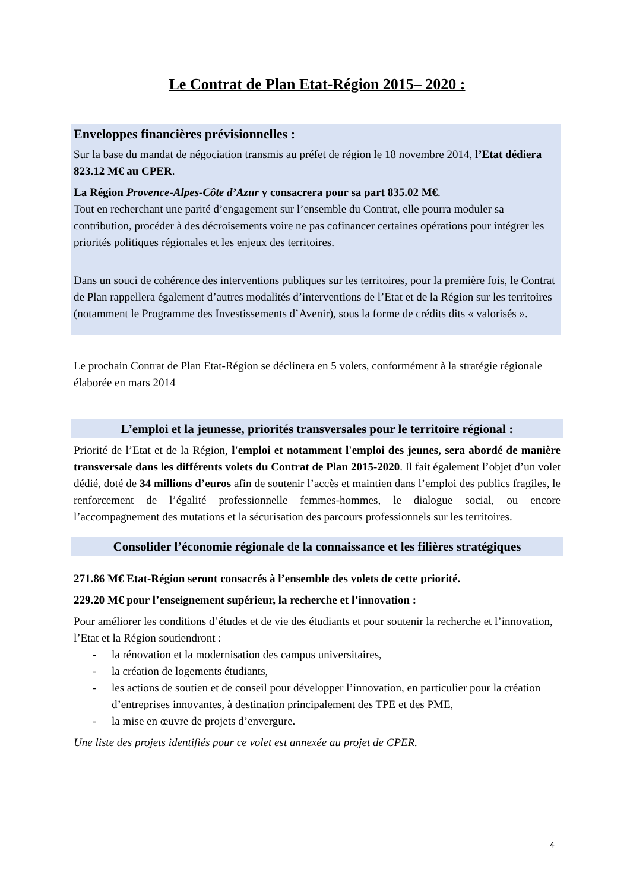Le Contrat de Plan Etat-Région 2015– 2020 :
Enveloppes financières prévisionnelles :
Sur la base du mandat de négociation transmis au préfet de région le 18 novembre 2014, l’Etat dédiera 823.12 M€ au CPER.
La Région Provence-Alpes-Côte d’Azur y consacrera pour sa part 835.02 M€.
Tout en recherchant une parité d’engagement sur l’ensemble du Contrat, elle pourra moduler sa contribution, procéder à des décroisements voire ne pas cofinancer certaines opérations pour intégrer les priorités politiques régionales et les enjeux des territoires.
Dans un souci de cohérence des interventions publiques sur les territoires, pour la première fois, le Contrat de Plan rappellera également d’autres modalités d’interventions de l’Etat et de la Région sur les territoires (notamment le Programme des Investissements d’Avenir), sous la forme de crédits dits « valorisés ».
Le prochain Contrat de Plan Etat-Région se déclinera en 5 volets, conformément à la stratégie régionale élaborée en mars 2014
L’emploi et la jeunesse, priorités transversales pour le territoire régional :
Priorité de l’Etat et de la Région, l'emploi et notamment l'emploi des jeunes, sera abordé de manière transversale dans les différents volets du Contrat de Plan 2015-2020. Il fait également l’objet d’un volet dédié, doté de 34 millions d’euros afin de soutenir l’accès et maintien dans l’emploi des publics fragiles, le renforcement de l’égalité professionnelle femmes-hommes, le dialogue social, ou encore l’accompagnement des mutations et la sécurisation des parcours professionnels sur les territoires.
Consolider l’économie régionale de la connaissance et les filières stratégiques
271.86 M€ Etat-Région seront consacrés à l’ensemble des volets de cette priorité.
229.20 M€ pour l’enseignement supérieur, la recherche et l’innovation :
Pour améliorer les conditions d’études et de vie des étudiants et pour soutenir la recherche et l’innovation, l’Etat et la Région soutiendront :
- la rénovation et la modernisation des campus universitaires,
- la création de logements étudiants,
- les actions de soutien et de conseil pour développer l’innovation, en particulier pour la création d’entreprises innovantes, à destination principalement des TPE et des PME,
- la mise en œuvre de projets d’envergure.
Une liste des projets identifiés pour ce volet est annexée au projet de CPER.
4